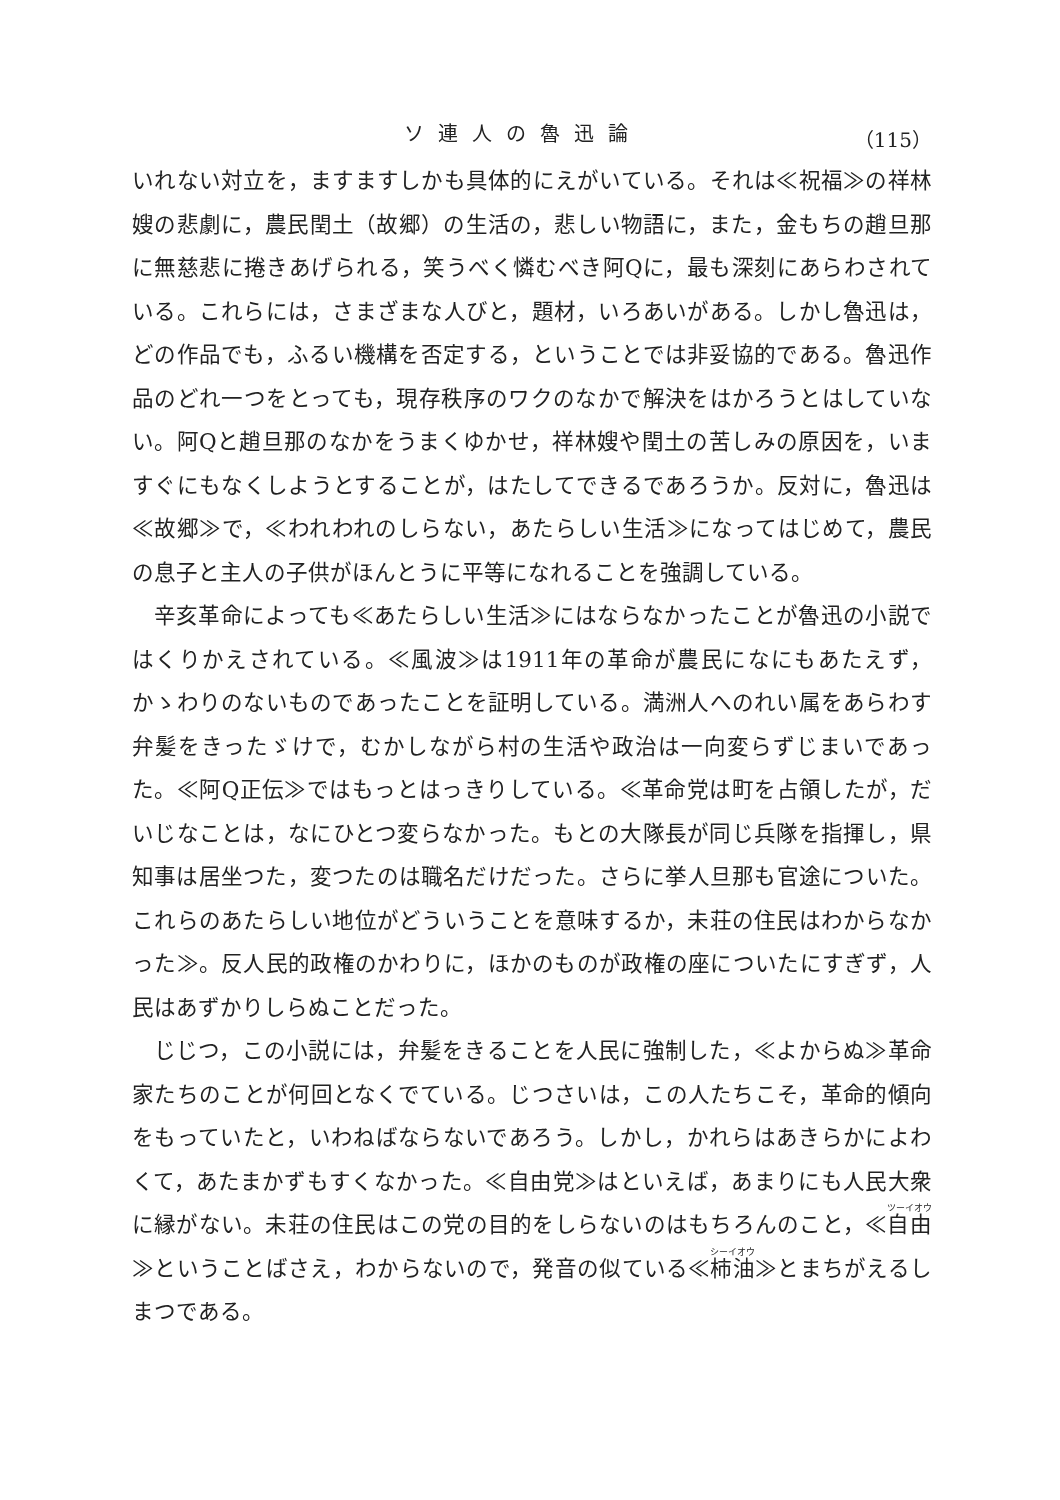ソ連人の魯迅論 （115）
いれない対立を，ますますしかも具体的にえがいている。それは≪祝福≫の祥林嫂の悲劇に，農民閏土（故郷）の生活の，悲しい物語に，また，金もちの趙旦那に無慈悲に捲きあげられる，笑うべく憐むべき阿Qに，最も深刻にあらわされている。これらには，さまざまな人びと，題材，いろあいがある。しかし魯迅は，どの作品でも，ふるい機構を否定する，ということでは非妥協的である。魯迅作品のどれ一つをとっても，現存秩序のワクのなかで解決をはかろうとはしていない。阿Qと趙旦那のなかをうまくゆかせ，祥林嫂や閏土の苦しみの原因を，いますぐにもなくしようとすることが，はたしてできるであろうか。反対に，魯迅は≪故郷≫で，≪われわれのしらない，あたらしい生活≫になってはじめて，農民の息子と主人の子供がほんとうに平等になれることを強調している。
辛亥革命によっても≪あたらしい生活≫にはならなかったことが魯迅の小説ではくりかえされている。≪風波≫は1911年の革命が農民になにもあたえず，かゝわりのないものであったことを証明している。満洲人へのれい属をあらわす弁髪をきったゞけで，むかしながら村の生活や政治は一向変らずじまいであった。≪阿Q正伝≫ではもっとはっきりしている。≪革命党は町を占領したが，だいじなことは，なにひとつ変らなかった。もとの大隊長が同じ兵隊を指揮し，県知事は居坐つた，変つたのは職名だけだった。さらに挙人旦那も官途についた。これらのあたらしい地位がどういうことを意味するか，未荘の住民はわからなかった≫。反人民的政権のかわりに，ほかのものが政権の座についたにすぎず，人民はあずかりしらぬことだった。
じじつ，この小説には，弁髪をきることを人民に強制した，≪よからぬ≫革命家たちのことが何回となくでている。じつさいは，この人たちこそ，革命的傾向をもっていたと，いわねばならないであろう。しかし，かれらはあきらかによわくて，あたまかずもすくなかった。≪自由党≫はといえば，あまりにも人民大衆に縁がない。未荘の住民はこの党の目的をしらないのはもちろんのこと，≪自由≫ということばさえ，わからないので，発音の似ている≪柿油≫とまちがえるしまつである。